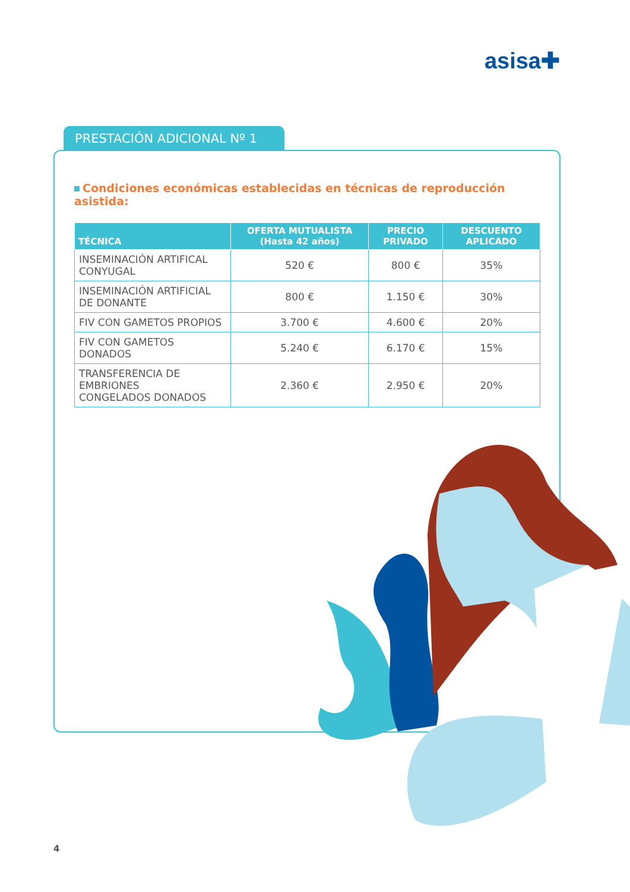asisa✚
PRESTACIÓN ADICIONAL Nº 1
Condiciones económicas establecidas en técnicas de reproducción asistida:
| TÉCNICA | OFERTA MUTUALISTA (Hasta 42 años) | PRECIO PRIVADO | DESCUENTO APLICADO |
| --- | --- | --- | --- |
| INSEMINACIÓN ARTIFICAL CONYUGAL | 520 € | 800 € | 35% |
| INSEMINACIÓN ARTIFICIAL DE DONANTE | 800 € | 1.150 € | 30% |
| FIV CON GAMETOS PROPIOS | 3.700 € | 4.600 € | 20% |
| FIV CON GAMETOS DONADOS | 5.240 € | 6.170 € | 15% |
| TRANSFERENCIA DE EMBRIONES CONGELADOS DONADOS | 2.360 € | 2.950 € | 20% |
4